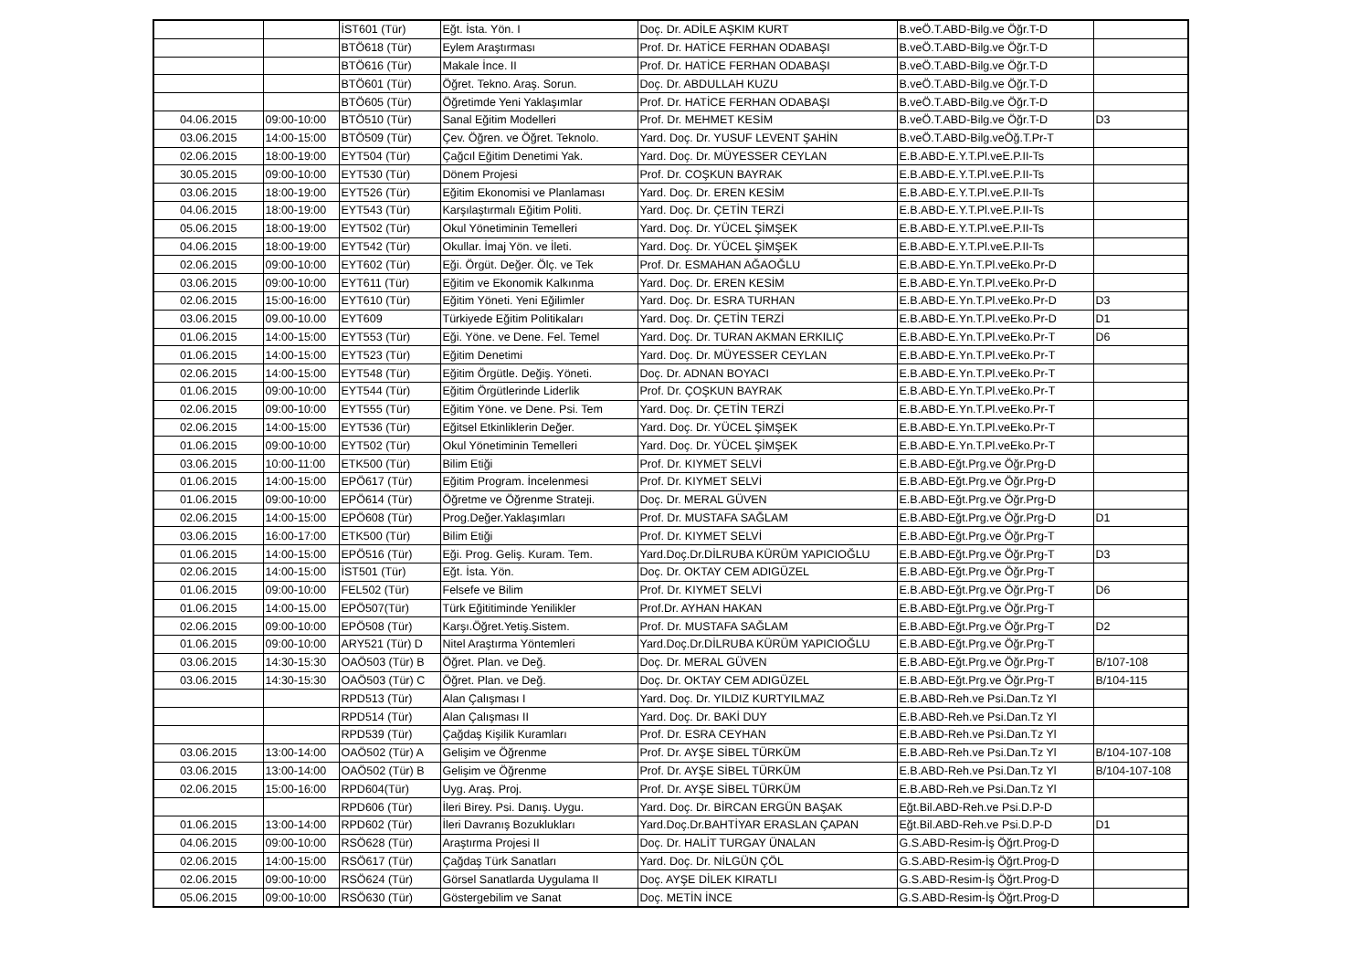| | | İST601 (Tür) | Eğt. İsta. Yön. I | Doç. Dr. ADİLE AŞKIM KURT | B.veÖ.T.ABD-Bilg.ve Öğr.T-D | |
| | | BTÖ618 (Tür) | Eylem Araştırması | Prof. Dr. HATİCE FERHAN ODABAŞI | B.veÖ.T.ABD-Bilg.ve Öğr.T-D | |
| | | BTÖ616 (Tür) | Makale İnce. II | Prof. Dr. HATİCE FERHAN ODABAŞI | B.veÖ.T.ABD-Bilg.ve Öğr.T-D | |
| | | BTÖ601 (Tür) | Öğret. Tekno. Araş. Sorun. | Doç. Dr. ABDULLAH KUZU | B.veÖ.T.ABD-Bilg.ve Öğr.T-D | |
| | | BTÖ605 (Tür) | Öğretimde Yeni Yaklaşımlar | Prof. Dr. HATİCE FERHAN ODABAŞI | B.veÖ.T.ABD-Bilg.ve Öğr.T-D | |
| 04.06.2015 | 09:00-10:00 | BTÖ510 (Tür) | Sanal Eğitim Modelleri | Prof. Dr. MEHMET KESİM | B.veÖ.T.ABD-Bilg.ve Öğr.T-D | D3 |
| 03.06.2015 | 14:00-15:00 | BTÖ509 (Tür) | Çev. Öğren. ve Öğret. Teknolo. | Yard. Doç. Dr. YUSUF LEVENT ŞAHİN | B.veÖ.T.ABD-Bilg.veÖğ.T.Pr-T | |
| 02.06.2015 | 18:00-19:00 | EYT504 (Tür) | Çağcıl Eğitim Denetimi Yak. | Yard. Doç. Dr. MÜYESSER CEYLAN | E.B.ABD-E.Y.T.Pl.veE.P.II-Ts | |
| 30.05.2015 | 09:00-10:00 | EYT530 (Tür) | Dönem Projesi | Prof. Dr. COŞKUN BAYRAK | E.B.ABD-E.Y.T.Pl.veE.P.II-Ts | |
| 03.06.2015 | 18:00-19:00 | EYT526 (Tür) | Eğitim Ekonomisi ve Planlaması | Yard. Doç. Dr. EREN KESİM | E.B.ABD-E.Y.T.Pl.veE.P.II-Ts | |
| 04.06.2015 | 18:00-19:00 | EYT543 (Tür) | Karşılaştırmalı Eğitim Politi. | Yard. Doç. Dr. ÇETİN TERZİ | E.B.ABD-E.Y.T.Pl.veE.P.II-Ts | |
| 05.06.2015 | 18:00-19:00 | EYT502 (Tür) | Okul Yönetiminin Temelleri | Yard. Doç. Dr. YÜCEL ŞİMŞEK | E.B.ABD-E.Y.T.Pl.veE.P.II-Ts | |
| 04.06.2015 | 18:00-19:00 | EYT542 (Tür) | Okullar. İmaj Yön. ve İleti. | Yard. Doç. Dr. YÜCEL ŞİMŞEK | E.B.ABD-E.Y.T.Pl.veE.P.II-Ts | |
| 02.06.2015 | 09:00-10:00 | EYT602 (Tür) | Eği. Örgüt. Değer. Ölç. ve Tek | Prof. Dr. ESMAHAN AĞAOĞLU | E.B.ABD-E.Yn.T.Pl.veEko.Pr-D | |
| 03.06.2015 | 09:00-10:00 | EYT611 (Tür) | Eğitim ve Ekonomik Kalkınma | Yard. Doç. Dr. EREN KESİM | E.B.ABD-E.Yn.T.Pl.veEko.Pr-D | |
| 02.06.2015 | 15:00-16:00 | EYT610 (Tür) | Eğitim Yöneti. Yeni Eğilimler | Yard. Doç. Dr. ESRA TURHAN | E.B.ABD-E.Yn.T.Pl.veEko.Pr-D | D3 |
| 03.06.2015 | 09.00-10.00 | EYT609 | Türkiyede Eğitim Politikaları | Yard. Doç. Dr. ÇETİN TERZİ | E.B.ABD-E.Yn.T.Pl.veEko.Pr-D | D1 |
| 01.06.2015 | 14:00-15:00 | EYT553 (Tür) | Eği. Yöne. ve Dene. Fel. Temel | Yard. Doç. Dr. TURAN AKMAN ERKILIÇ | E.B.ABD-E.Yn.T.Pl.veEko.Pr-T | D6 |
| 01.06.2015 | 14:00-15:00 | EYT523 (Tür) | Eğitim Denetimi | Yard. Doç. Dr. MÜYESSER CEYLAN | E.B.ABD-E.Yn.T.Pl.veEko.Pr-T | |
| 02.06.2015 | 14:00-15:00 | EYT548 (Tür) | Eğitim Örgütle. Değiş. Yöneti. | Doç. Dr. ADNAN BOYACI | E.B.ABD-E.Yn.T.Pl.veEko.Pr-T | |
| 01.06.2015 | 09:00-10:00 | EYT544 (Tür) | Eğitim Örgütlerinde Liderlik | Prof. Dr. ÇOŞKUN BAYRAK | E.B.ABD-E.Yn.T.Pl.veEko.Pr-T | |
| 02.06.2015 | 09:00-10:00 | EYT555 (Tür) | Eğitim Yöne. ve Dene. Psi. Tem | Yard. Doç. Dr. ÇETİN TERZİ | E.B.ABD-E.Yn.T.Pl.veEko.Pr-T | |
| 02.06.2015 | 14:00-15:00 | EYT536 (Tür) | Eğitsel Etkinliklerin Değer. | Yard. Doç. Dr. YÜCEL ŞİMŞEK | E.B.ABD-E.Yn.T.Pl.veEko.Pr-T | |
| 01.06.2015 | 09:00-10:00 | EYT502 (Tür) | Okul Yönetiminin Temelleri | Yard. Doç. Dr. YÜCEL ŞİMŞEK | E.B.ABD-E.Yn.T.Pl.veEko.Pr-T | |
| 03.06.2015 | 10:00-11:00 | ETK500 (Tür) | Bilim Etiği | Prof. Dr. KIYMET SELVİ | E.B.ABD-Eğt.Prg.ve Öğr.Prg-D | |
| 01.06.2015 | 14:00-15:00 | EPÖ617 (Tür) | Eğitim Program. İncelenmesi | Prof. Dr. KIYMET SELVİ | E.B.ABD-Eğt.Prg.ve Öğr.Prg-D | |
| 01.06.2015 | 09:00-10:00 | EPÖ614 (Tür) | Öğretme ve Öğrenme Strateji. | Doç. Dr. MERAL GÜVEN | E.B.ABD-Eğt.Prg.ve Öğr.Prg-D | |
| 02.06.2015 | 14:00-15:00 | EPÖ608 (Tür) | Prog.Değer.Yaklaşımları | Prof. Dr. MUSTAFA SAĞLAM | E.B.ABD-Eğt.Prg.ve Öğr.Prg-D | D1 |
| 03.06.2015 | 16:00-17:00 | ETK500 (Tür) | Bilim Etiği | Prof. Dr. KIYMET SELVİ | E.B.ABD-Eğt.Prg.ve Öğr.Prg-T | |
| 01.06.2015 | 14:00-15:00 | EPÖ516 (Tür) | Eği. Prog. Geliş. Kuram. Tem. | Yard.Doç.Dr.DİLRUBA KÜRÜM YAPICIOĞLU | E.B.ABD-Eğt.Prg.ve Öğr.Prg-T | D3 |
| 02.06.2015 | 14:00-15:00 | İST501 (Tür) | Eğt. İsta. Yön. | Doç. Dr. OKTAY CEM ADIGÜZEL | E.B.ABD-Eğt.Prg.ve Öğr.Prg-T | |
| 01.06.2015 | 09:00-10:00 | FEL502 (Tür) | Felsefe ve Bilim | Prof. Dr. KIYMET SELVİ | E.B.ABD-Eğt.Prg.ve Öğr.Prg-T | D6 |
| 01.06.2015 | 14:00-15.00 | EPÖ507(Tür) | Türk Eğititiminde Yenilikler | Prof.Dr. AYHAN HAKAN | E.B.ABD-Eğt.Prg.ve Öğr.Prg-T | |
| 02.06.2015 | 09:00-10:00 | EPÖ508 (Tür) | Karşı.Öğret.Yetiş.Sistem. | Prof. Dr. MUSTAFA SAĞLAM | E.B.ABD-Eğt.Prg.ve Öğr.Prg-T | D2 |
| 01.06.2015 | 09:00-10:00 | ARY521 (Tür) D | Nitel Araştırma Yöntemleri | Yard.Doç.Dr.DİLRUBA KÜRÜM YAPICIOĞLU | E.B.ABD-Eğt.Prg.ve Öğr.Prg-T | |
| 03.06.2015 | 14:30-15:30 | OAÖ503 (Tür) B | Öğret. Plan. ve Değ. | Doç. Dr. MERAL GÜVEN | E.B.ABD-Eğt.Prg.ve Öğr.Prg-T | B/107-108 |
| 03.06.2015 | 14:30-15:30 | OAÖ503 (Tür) C | Öğret. Plan. ve Değ. | Doç. Dr. OKTAY CEM ADIGÜZEL | E.B.ABD-Eğt.Prg.ve Öğr.Prg-T | B/104-115 |
| | | RPD513 (Tür) | Alan Çalışması I | Yard. Doç. Dr. YILDIZ KURTYILMAZ | E.B.ABD-Reh.ve Psi.Dan.Tz Yl | |
| | | RPD514 (Tür) | Alan Çalışması II | Yard. Doç. Dr. BAKİ DUY | E.B.ABD-Reh.ve Psi.Dan.Tz Yl | |
| | | RPD539 (Tür) | Çağdaş Kişilik Kuramları | Prof. Dr. ESRA CEYHAN | E.B.ABD-Reh.ve Psi.Dan.Tz Yl | |
| 03.06.2015 | 13:00-14:00 | OAÖ502 (Tür) A | Gelişim ve Öğrenme | Prof. Dr. AYŞE SİBEL TÜRKÜM | E.B.ABD-Reh.ve Psi.Dan.Tz Yl | B/104-107-108 |
| 03.06.2015 | 13:00-14:00 | OAÖ502 (Tür) B | Gelişim ve Öğrenme | Prof. Dr. AYŞE SİBEL TÜRKÜM | E.B.ABD-Reh.ve Psi.Dan.Tz Yl | B/104-107-108 |
| 02.06.2015 | 15:00-16:00 | RPD604(Tür) | Uyg. Araş. Proj. | Prof. Dr. AYŞE SİBEL TÜRKÜM | E.B.ABD-Reh.ve Psi.Dan.Tz Yl | |
| | | RPD606 (Tür) | İleri Birey. Psi. Danış. Uygu. | Yard. Doç. Dr. BİRCAN ERGÜN BAŞAK | Eğt.Bil.ABD-Reh.ve Psi.D.P-D | |
| 01.06.2015 | 13:00-14:00 | RPD602 (Tür) | İleri Davranış Bozuklukları | Yard.Doç.Dr.BAHTİYAR ERASLAN ÇAPAN | Eğt.Bil.ABD-Reh.ve Psi.D.P-D | D1 |
| 04.06.2015 | 09:00-10:00 | RSÖ628 (Tür) | Araştırma Projesi II | Doç. Dr. HALİT TURGAY ÜNALAN | G.S.ABD-Resim-İş Öğrt.Prog-D | |
| 02.06.2015 | 14:00-15:00 | RSÖ617 (Tür) | Çağdaş Türk Sanatları | Yard. Doç. Dr. NİLGÜN ÇÖL | G.S.ABD-Resim-İş Öğrt.Prog-D | |
| 02.06.2015 | 09:00-10:00 | RSÖ624 (Tür) | Görsel Sanatlarda Uygulama II | Doç. AYŞE DİLEK KIRATLI | G.S.ABD-Resim-İş Öğrt.Prog-D | |
| 05.06.2015 | 09:00-10:00 | RSÖ630 (Tür) | Göstergebilim ve Sanat | Doç. METİN İNCE | G.S.ABD-Resim-İş Öğrt.Prog-D | |